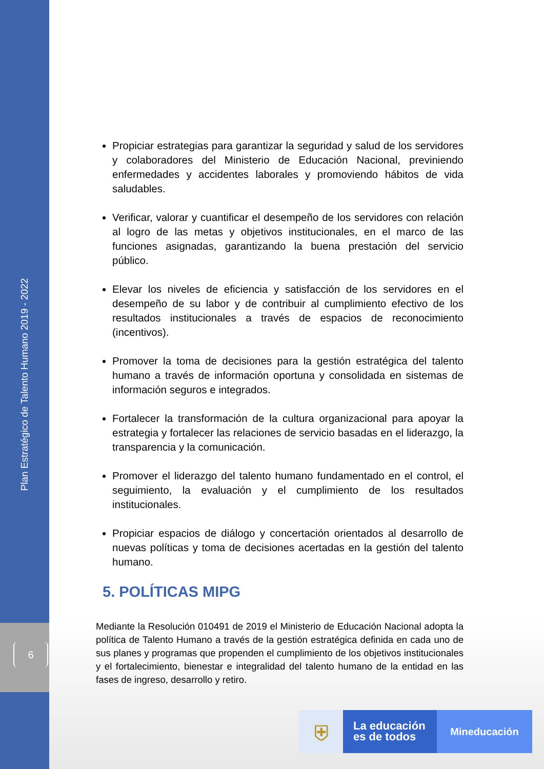Plan Estratégico de Talento Humano 2019 - 2022
6
Propiciar estrategias para garantizar la seguridad y salud de los servidores y colaboradores del Ministerio de Educación Nacional, previniendo enfermedades y accidentes laborales y promoviendo hábitos de vida saludables.
Verificar, valorar y cuantificar el desempeño de los servidores con relación al logro de las metas y objetivos institucionales, en el marco de las funciones asignadas, garantizando la buena prestación del servicio público.
Elevar los niveles de eficiencia y satisfacción de los servidores en el desempeño de su labor y de contribuir al cumplimiento efectivo de los resultados institucionales a través de espacios de reconocimiento (incentivos).
Promover la toma de decisiones para la gestión estratégica del talento humano a través de información oportuna y consolidada en sistemas de información seguros e integrados.
Fortalecer la transformación de la cultura organizacional para apoyar la estrategia y fortalecer las relaciones de servicio basadas en el liderazgo, la transparencia y la comunicación.
Promover el liderazgo del talento humano fundamentado en el control, el seguimiento, la evaluación y el cumplimiento de los resultados institucionales.
Propiciar espacios de diálogo y concertación orientados al desarrollo de nuevas políticas y toma de decisiones acertadas en la gestión del talento humano.
5. POLÍTICAS MIPG
Mediante la Resolución 010491 de 2019 el Ministerio de Educación Nacional adopta la política de Talento Humano a través de la gestión estratégica definida en cada uno de sus planes y programas que propenden el cumplimiento de los objetivos institucionales y el fortalecimiento, bienestar e integralidad del talento humano de la entidad en las fases de ingreso, desarrollo y retiro.
⛨
La educación es de todos
Mineducación